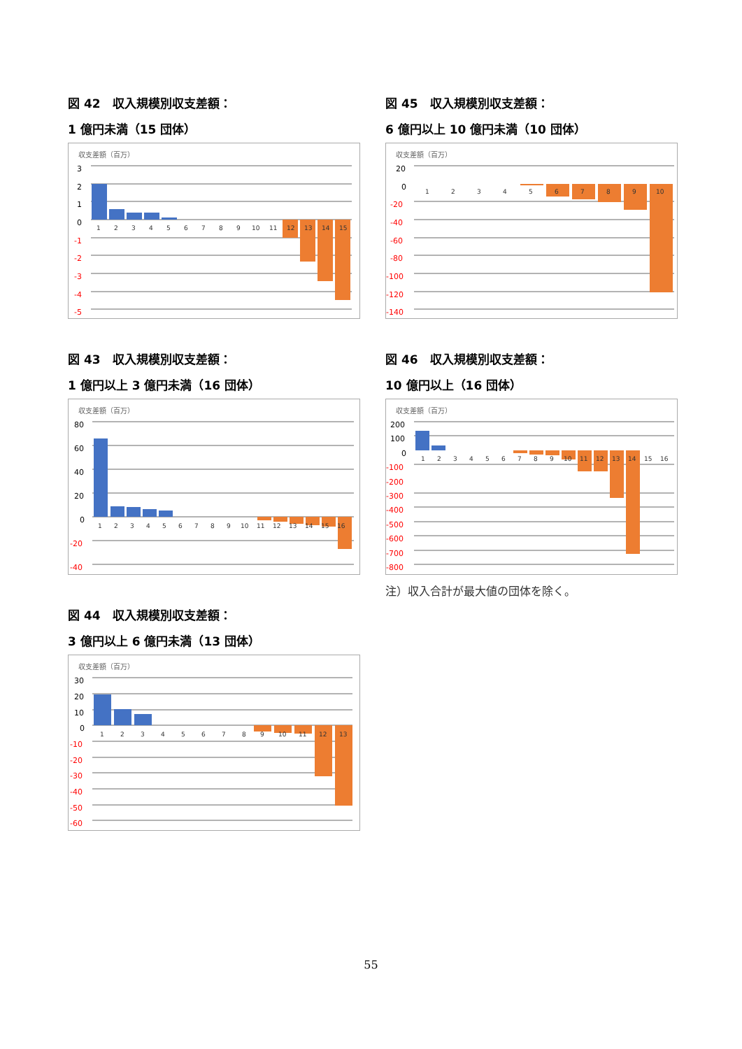図 42　収入規模別収支差額：
1 億円未満（15 団体）
収支差額（百万）
3
2
1
0
-1
-2
-3
-4
-5
1 2 3 4 5 6 7 8 9 10 11 12 13 14 15
図 43　収入規模別収支差額：
1 億円以上 3 億円未満（16 団体）
収支差額（百万）
80
60
40
20
0
-20
-40
1 2 3 4 5 6 7 8 9 10 11 12 13 14 15 16
図 44　収入規模別収支差額：
3 億円以上 6 億円未満（13 団体）
収支差額（百万）
30
20
10
0
-10
-20
-30
-40
-50
-60
1 2 3 4 5 6 7 8 9 10 11 12 13
図 45　収入規模別収支差額：
6 億円以上 10 億円未満（10 団体）
収支差額（百万）
20
0
-20
-40
-60
-80
-100
-120
-140
1 2 3 4 5 6 7 8 9 10
図 46　収入規模別収支差額：
10 億円以上（16 団体）
収支差額（百万）
200
100
0
-100
-200
-300
-400
-500
-600
-700
-800
1 2 3 4 5 6 7 8 9 10 11 12 13 14 15 16
注）収入合計が最大値の団体を除く。
55